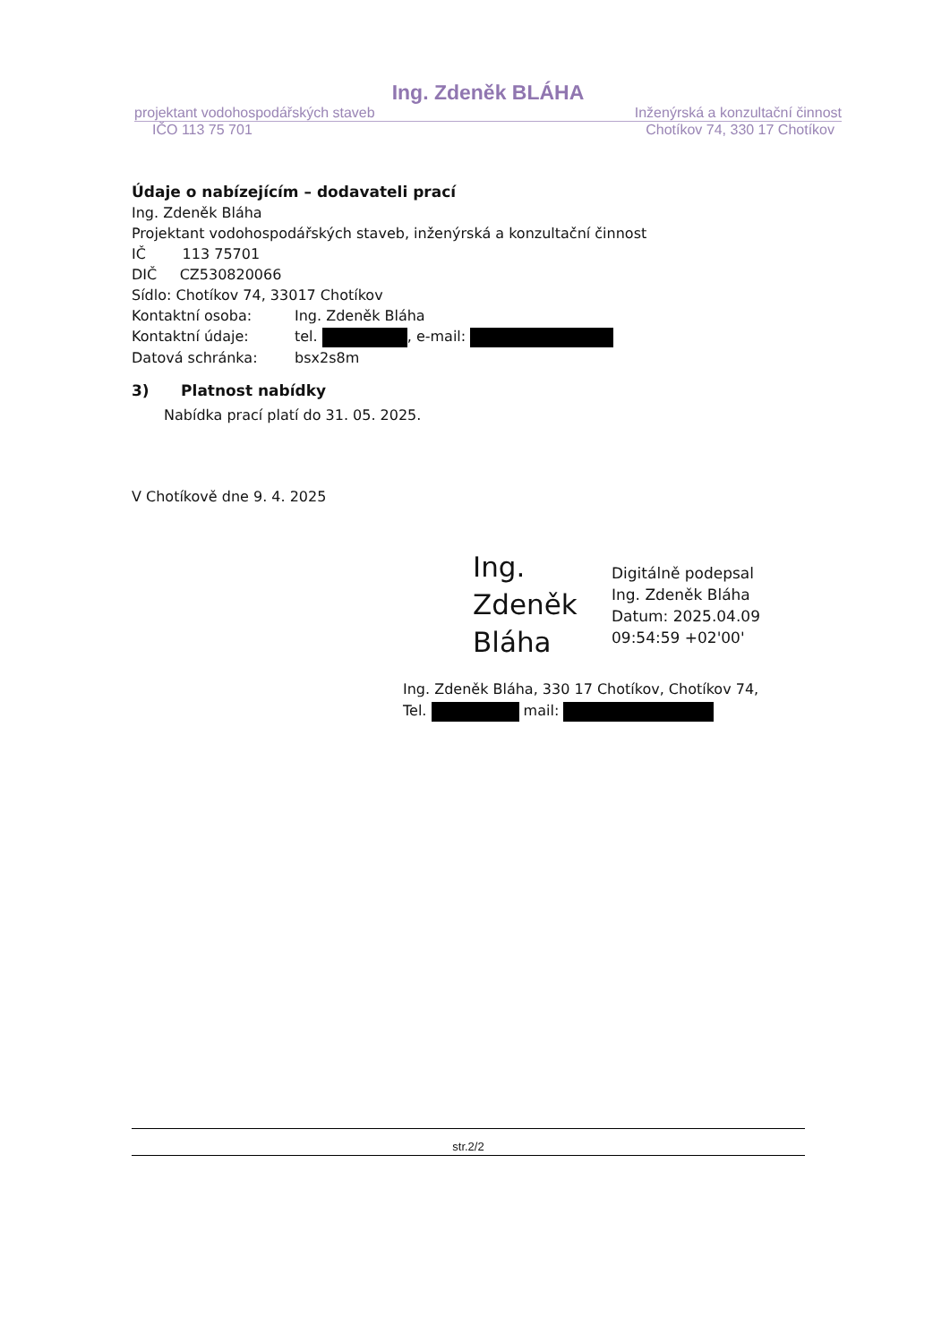Ing. Zdeněk BLÁHA
projektant vodohospodářských staveb Inženýrská a konzultační činnost
IČO 113 75 701 Chotíkov 74, 330 17 Chotíkov
Údaje o nabízejícím – dodavateli prací
Ing. Zdeněk Bláha
Projektant vodohospodářských staveb, inženýrská a konzultační činnost
IČ 113 75701
DIČ CZ530820066
Sídlo: Chotíkov 74, 33017 Chotíkov
Kontaktní osoba: Ing. Zdeněk Bláha
Kontaktní údaje: tel. , e-mail:
Datová schránka: bsx2s8m
3) Platnost nabídky
Nabídka prací platí do 31. 05. 2025.
V Chotíkově dne 9. 4. 2025
Ing.
Zdeněk
Bláha
Digitálně podepsal
Ing. Zdeněk Bláha
Datum: 2025.04.09
09:54:59 +02'00'
Ing. Zdeněk Bláha, 330 17 Chotíkov, Chotíkov 74,
Tel. mail:
str.2/2